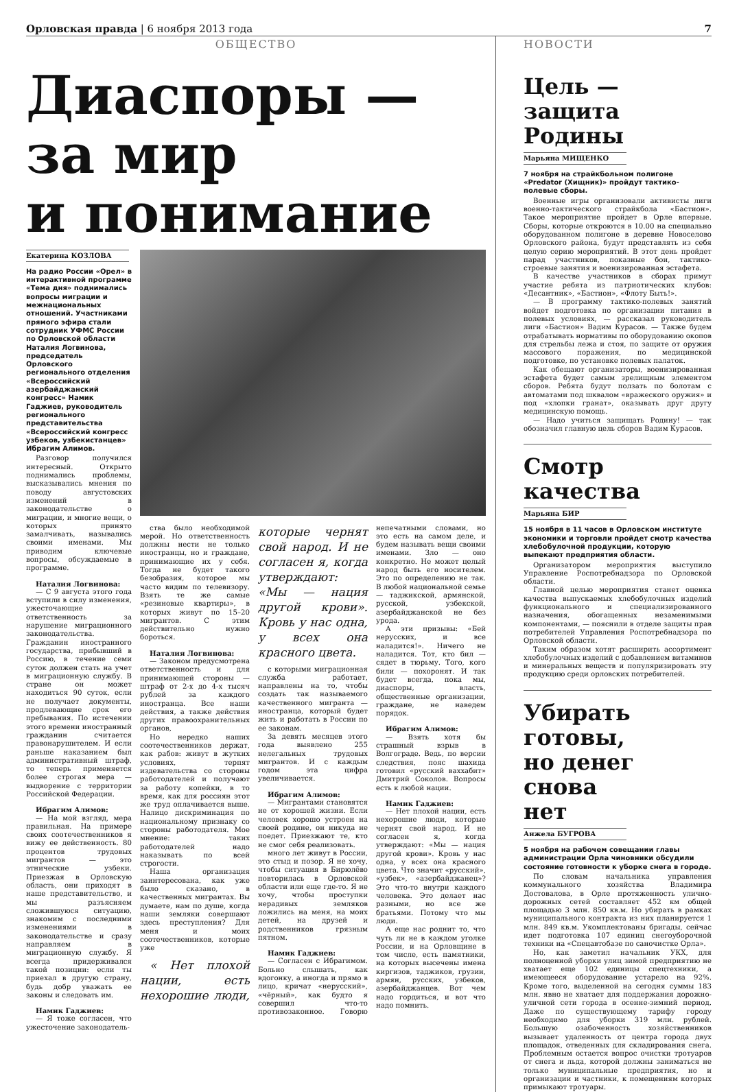Орловская правда | 6 ноября 2013 года 7
ОБЩЕСТВО
Диаспоры —
за мир
и понимание
Екатерина КОЗЛОВА
На радио России «Орел» в интерактивной программе «Тема дня» поднимались вопросы миграции и межнациональных отношений. Участниками прямого эфира стали сотрудник УФМС России по Орловской области Наталия Логвинова, председатель Орловского регионального отделения «Всероссийский азербайджанский конгресс» Намик Гаджиев, руководитель регионального представительства «Всероссийский конгресс узбеков, узбекистанцев» Ибрагим Алимов.
Разговор получился интересный. Открыто поднимались проблемы, высказывались мнения по поводу августовских изменений в законодательстве о миграции, и многие вещи, о которых принято замалчивать, назывались своими именами. Мы приводим ключевые вопросы, обсуждаемые в программе.
Наталия Логвинова:
— С 9 августа этого года вступили в силу изменения, ужесточающие ответственность за нарушение миграционного законодательства. Гражданин иностранного государства, прибывший в Россию, в течение семи суток должен стать на учет в миграционную службу. В стране он может находиться 90 суток, если не получает документы, продлевающие срок его пребывания. По истечении этого времени иностранный гражданин считается правонарушителем. И если раньше наказанием был административный штраф, то теперь применяется более строгая мера — выдворение с территории Российской Федерации.
Ибрагим Алимов:
— На мой взгляд, мера правильная. На примере своих соотечественников я вижу ее действенность. 80 процентов трудовых мигрантов — это этнические узбеки. Приезжая в Орловскую область, они приходят в наше представительство, и мы разъясняем сложившуюся ситуацию, знакомим с последними изменениями в законодательстве и сразу направляем в миграционную службу. Я всегда придерживался такой позиции: если ты приехал в другую страну, будь добр уважать ее законы и следовать им.
Намик Гаджиев:
— Я тоже согласен, что ужесточение законодатель-
ства было необходимой мерой. Но ответственность должны нести не только иностранцы, но и граждане, принимающие их у себя. Тогда не будет такого безобразия, которое мы часто видим по телевизору. Взять те же самые «резиновые квартиры», в которых живут по 15–20 мигрантов. С этим действительно нужно бороться.
Наталия Логвинова:
— Законом предусмотрена ответственность и для принимающей стороны — штраф от 2-х до 4-х тысяч рублей за каждого иностранца. Все наши действия, а также действия других правоохранительных органов,
Но нередко наших соотечественников держат, как рабов: живут в жутких условиях, терпят издевательства со стороны работодателей и получают за работу копейки, в то время, как для россиян этот же труд оплачивается выше. Налицо дискриминация по национальному признаку со стороны работодателя. Мое мнение: таких работодателей надо наказывать по всей строгости.
Наша организация заинтересована, как уже было сказано, в качественных мигрантах. Вы думаете, нам по душе, когда наши земляки совершают здесь преступления? Для меня и моих соотечественников, которые уже
« Нет плохой нации, есть нехорошие люди, которые чернят свой народ. И не согласен я, когда утверждают: «Мы — нация другой крови». Кровь у нас одна, у всех она красного цвета.
с которыми миграционная служба работает, направлены на то, чтобы создать так называемого качественного мигранта — иностранца, который будет жить и работать в России по ее законам.
За девять месяцев этого года выявлено 255 нелегальных трудовых мигрантов. И с каждым годом эта цифра увеличивается.
Ибрагим Алимов:
— Мигрантами становятся не от хорошей жизни. Если человек хорошо устроен на своей родине, он никуда не поедет. Приезжают те, кто не смог себя реализовать.
много лет живут в России, это стыд и позор. Я не хочу, чтобы ситуация в Бирюлёво повторилась в Орловской области или еще где-то. Я не хочу, чтобы проступки нерадивых земляков ложились на меня, на моих детей, на друзей и родственников грязным пятном.
Намик Гаджиев:
— Согласен с Ибрагимом. Больно слышать, как вдогонку, а иногда и прямо в лицо, кричат «нерусский», «чёрный», как будто я совершил что-то противозаконное. Говорю непечатными словами, но это есть на самом деле, и будем называть вещи своими именами. Зло — оно конкретно. Не может целый народ быть его носителем. Это по определению не так. В любой национальной семье — таджикской, армянской, русской, узбекской, азербайджанской не без урода.
А эти призывы: «Бей нерусских, и все наладится!». Ничего не наладится. Тот, кто бил — сядет в тюрьму. Того, кого били — похоронят. И так будет всегда, пока мы, диаспоры, власть, общественные организации, граждане, не наведем порядок.
Ибрагим Алимов:
— Взять хотя бы страшный взрыв в Волгограде. Ведь, по версии следствия, пояс шахида готовил «русский ваххабит» Дмитрий Соколов. Вопросы есть к любой нации.
Намик Гаджиев:
— Нет плохой нации, есть нехорошие люди, которые чернят свой народ. И не согласен я, когда утверждают: «Мы — нация другой крови». Кровь у нас одна, у всех она красного цвета. Что значит «русский», «узбек», «азербайджанец»? Это что-то внутри каждого человека. Это делает нас разными, но все же братьями. Потому что мы люди.
А еще нас роднит то, что чуть ли не в каждом уголке России, и на Орловщине в том числе, есть памятники, на которых высечены имена киргизов, таджиков, грузин, армян, русских, узбеков, азербайджанцев. Вот чем надо гордиться, и вот что надо помнить.
НОВОСТИ
Цель —
защита Родины
Марьяна МИЩЕНКО
7 ноября на страйкбольном полигоне «Predator (Хищник)» пройдут тактико-полевые сборы.
Военные игры организовали активисты лиги военно-тактического страйкбола «Бастион». Такое мероприятие пройдет в Орле впервые. Сборы, которые откроются в 10.00 на специально оборудованном полигоне в деревне Новоселово Орловского района, будут представлять из себя целую серию мероприятий. В этот день пройдет парад участников, показные бои, тактико-строевые занятия и военизированная эстафета.
В качестве участников в сборах примут участие ребята из патриотических клубов: «Десантник», «Бастион», «Флоту Быть!».
— В программу тактико-полевых занятий войдет подготовка по организации питания в полевых условиях, — рассказал руководитель лиги «Бастион» Вадим Курасов. — Также будем отрабатывать нормативы по оборудованию окопов для стрельбы лежа и стоя, по защите от оружия массового поражения, по медицинской подготовке, по установке полевых палаток.
Как обещают организаторы, военизированная эстафета будет самым зрелищным элементом сборов. Ребята будут ползать по болотам с автоматами под шквалом «вражеского оружия» и под «хлопки гранат», оказывать друг другу медицинскую помощь.
— Надо учиться защищать Родину! — так обозначил главную цель сборов Вадим Курасов.
Смотр качества
Марьяна БИР
15 ноября в 11 часов в Орловском институте экономики и торговли пройдет смотр качества хлебобулочной продукции, которую выпекают предприятия области.
Организатором мероприятия выступило Управление Роспотребнадзора по Орловской области.
Главной целью мероприятия станет оценка качества выпускаемых хлебобулочных изделий функционального и специализированного назначения, обогащенных незаменимыми компонентами, — пояснили в отделе защиты прав потребителей Управления Роспотребнадзора по Орловской области.
Таким образом хотят расширить ассортимент хлебобулочных изделий с добавлением витаминов и минеральных веществ и популяризировать эту продукцию среди орловских потребителей.
Убирать
готовы,
но денег снова
нет
Анжела БУГРОВА
5 ноября на рабочем совещании главы администрации Орла чиновники обсудили состояние готовности к уборке снега в городе.
По словам начальника управления коммунального хозяйства Владимира Достовалова, в Орле протяженность улично-дорожных сетей составляет 452 км общей площадью 3 млн. 850 кв.м. Но убирать в рамках муниципального контракта из них планируется 1 млн. 849 кв.м. Укомплектованы бригады, сейчас идет подготовка 107 единиц снегоуборочной техники на «Спецавтобазе по саночистке Орла».
Но, как заметил начальник УКХ, для полноценной уборки улиц зимой предприятию не хватает еще 102 единицы спецтехники, а имеющееся оборудование устарело на 92%. Кроме того, выделенной на сегодня суммы 183 млн. явно не хватает для поддержания дорожно-уличной сети города в осенне-зимний период. Даже по существующему тарифу городу необходимо для уборки 319 млн. рублей. Большую озабоченность хозяйственников вызывает удаленность от центра города двух площадок, отведенных для складирования снега. Проблемным остается вопрос очистки тротуаров от снега и льда, которой должны заниматься не только муниципальные предприятия, но и организации и частники, к помещениям которых примыкают тротуары.